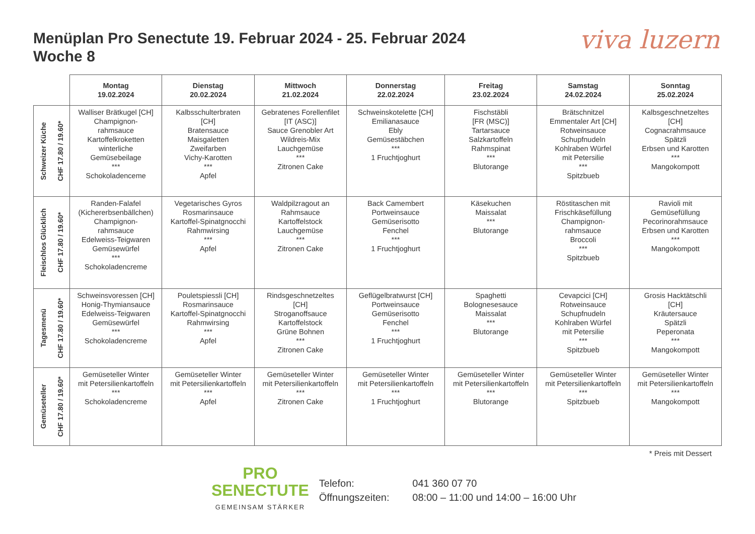Menüplan Pro Senectute 19. Februar 2024 - 25. Februar 2024
Woche 8
viva luzern
| | Montag 19.02.2024 | Dienstag 20.02.2024 | Mittwoch 21.02.2024 | Donnerstag 22.02.2024 | Freitag 23.02.2024 | Samstag 24.02.2024 | Sonntag 25.02.2024 |
| --- | --- | --- | --- | --- | --- | --- | --- |
| Schweizer Küche CHF 17.80 / 19.60* | Walliser Brätkugel [CH] Champignon- rahmsauce Kartoffelkroketten winterliche Gemüsebeilage *** Schokoladenceme | Kalbsschulterbraten [CH] Bratensauce Maisgaletten Zweifarben Vichy-Karotten *** Apfel | Gebratenes Forellenfilet [IT (ASC)] Sauce Grenobler Art Wildreis-Mix Lauchgemüse *** Zitronen Cake | Schweinskotelette [CH] Emilianasauce Ebly Gemüsestäbchen *** 1 Fruchtjoghurt | Fischstäbli [FR (MSC)] Tartarsauce Salzkartoffeln Rahmspinat *** Blutorange | Brätschnitzel Emmentaler Art [CH] Rotweinsauce Schupfnudeln Kohlraben Würfel mit Petersilie *** Spitzbueb | Kalbsgeschnetzeltes [CH] Cognacrahmsauce Spätzli Erbsen und Karotten *** Mangokompott |
| Fleischlos Glücklich CHF 17.80 / 19.60* | Randen-Falafel (Kichererbsenbällchen) Champignon- rahmsauce Edelweiss-Teigwaren Gemüsewürfel *** Schokoladencreme | Vegetarisches Gyros Rosmarinsauce Kartoffel-Spinatgnocchi Rahmwirsing *** Apfel | Waldpilzragout an Rahmsauce Kartoffelstock Lauchgemüse *** Zitronen Cake | Back Camembert Portweinsauce Gemüserisotto Fenchel *** 1 Fruchtjoghurt | Käsekuchen Maissalat *** Blutorange | Röstitaschen mit Frischkäsefüllung Champignon- rahmsauce Broccoli *** Spitzbueb | Ravioli mit Gemüsefüllung Pecorinorahmsauce Erbsen und Karotten *** Mangokompott |
| Tagesmenü CHF 17.80 / 19.60* | Schweinsvoressen [CH] Honig-Thymiansauce Edelweiss-Teigwaren Gemüsewürfel *** Schokoladencreme | Pouletspiessli [CH] Rosmarinsauce Kartoffel-Spinatgnocchi Rahmwirsing *** Apfel | Rindsgeschnetzeltes [CH] Stroganoffsauce Kartoffelstock Grüne Bohnen *** Zitronen Cake | Geflügelbratwurst [CH] Portweinsauce Gemüserisotto Fenchel *** 1 Fruchtjoghurt | Spaghetti Bolognesesauce Maissalat *** Blutorange | Cevapcici [CH] Rotweinsauce Schupfnudeln Kohlraben Würfel mit Petersilie *** Spitzbueb | Grosis Hacktätschli [CH] Kräutersauce Spätzli Peperonata *** Mangokompott |
| Gemüseteller CHF 17.80 / 19.60* | Gemüseteller Winter mit Petersilienkartoffeln *** Schokoladencreme | Gemüseteller Winter mit Petersilienkartoffeln *** Apfel | Gemüseteller Winter mit Petersilienkartoffeln *** Zitronen Cake | Gemüseteller Winter mit Petersilienkartoffeln *** 1 Fruchtjoghurt | Gemüseteller Winter mit Petersilienkartoffeln *** Blutorange | Gemüseteller Winter mit Petersilienkartoffeln *** Spitzbueb | Gemüseteller Winter mit Petersilienkartoffeln *** Mangokompott |
* Preis mit Dessert
PRO
SENECTUTE
GEMEINSAM STÄRKER
Telefon: 041 360 07 70
Öffnungszeiten: 08:00 – 11:00 und 14:00 – 16:00 Uhr